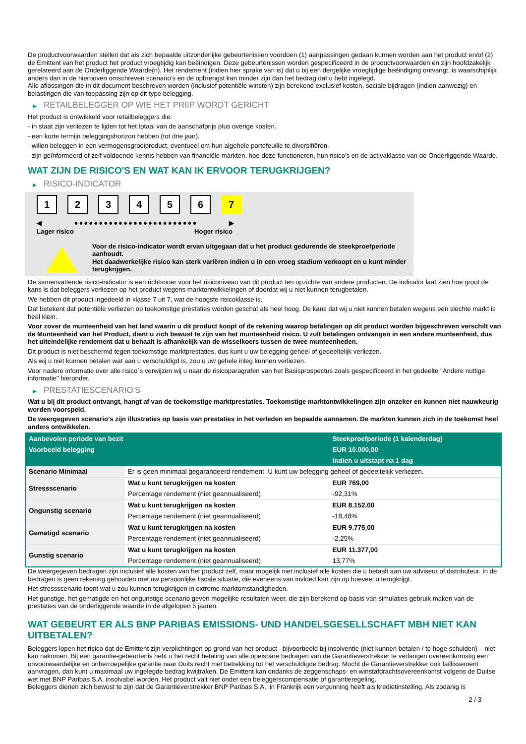De productvoorwaarden stellen dat als zich bepaalde uitzonderlijke gebeurtenissen voordoen (1) aanpassingen gedaan kunnen worden aan het product en/of (2) de Emittent van het product het product vroegtijdig kan beëindigen. Deze gebeurtenissen worden gespecificeerd in de productvoorwaarden en zijn hoofdzakelijk gerelateerd aan de Onderliggende Waarde(n). Het rendement (indien hier sprake van is) dat u bij een dergelijke vroegtijdige beëindiging ontvangt, is waarschijnlijk anders dan in de hierboven omschreven scenario’s en de opbrengst kan minder zijn dan het bedrag dat u hebt ingelegd.
Alle aflossingen die in dit document beschreven worden (inclusief potentiële winsten) zijn berekend exclusief kosten, sociale bijdragen (indien aanwezig) en belastingen die van toepassing zijn op dit type belegging.
▶ RETAILBELEGGER OP WIE HET PRIIP WORDT GERICHT
Het product is ontwikkeld voor retailbeleggers die:
- in staat zijn verliezen te lijden tot het totaal van de aanschafprijs plus overige kosten.
- een korte termijn beleggingshorizon hebben (tot drie jaar).
- willen beleggen in een vermogensgroeiproduct, eventueel om hun algehele portefeuille te diversifiëren.
- zijn geïnformeerd of zelf voldoende kennis hebben van financiële markten, hoe deze functioneren, hun risico's en de activaklasse van de Onderliggende Waarde.
WAT ZIJN DE RISICO'S EN WAT KAN IK ERVOOR TERUGKRIJGEN?
▶ RISICO-INDICATOR
1 2 3 4 5 6 7
◀ ●●●●●●●●●●●●●●●●●●●●●●●●● ▶
Lager risico Hoger risico
Voor de risico-indicator wordt ervan uitgegaan dat u het product gedurende de steekproefperiode aanhoudt.
Het daadwerkelijke risico kan sterk variëren indien u in een vroeg stadium verkoopt en u kunt minder terugkrijgen.
De samenvattende risico-indicator is een richtsnoer voor het risiconiveau van dit product ten opzichte van andere producten. De indicator laat zien hoe groot de kans is dat beleggers verliezen op het product wegens marktontwikkelingen of doordat wij u niet kunnen terugbetalen.
We hebben dit product ingedeeld in klasse 7 uit 7, wat de hoogste risicoklasse is.
Dat betekent dat potentiële verliezen op toekomstige prestaties worden geschat als heel hoog. De kans dat wij u niet kunnen betalen wegens een slechte markt is heel klein.
Voor zover de munteenheid van het land waarin u dit product koopt of de rekening waarop betalingen op dit product worden bijgeschreven verschilt van de Munteenheid van het Product, dient u zich bewust te zijn van het munteenheid risico. U zult betalingen ontvangen in een andere munteenheid, dus het uiteindelijke rendement dat u behaalt is afhankelijk van de wisselkoers tussen de twee munteenheden.
Dit product is niet beschermd tegen toekomstige marktprestaties, dus kunt u uw belegging geheel of gedeeltelijk verliezen.
Als wij u niet kunnen betalen wat aan u verschuldigd is, zou u uw gehele inleg kunnen verliezen.
Voor nadere informatie over alle risico´s verwijzen wij u naar de risicoparagrafen van het Basisprospectus zoals gespecificeerd in het gedeelte "Andere nuttige informatie" hieronder.
▶ PRESTATIESCENARIO'S
Wat u bij dit product ontvangt, hangt af van de toekomstige marktprestaties. Toekomstige marktontwikkelingen zijn onzeker en kunnen niet nauwkeurig worden voorspeld.
De weergegeven scenario’s zijn illustraties op basis van prestaties in het verleden en bepaalde aannamen. De markten kunnen zich in de toekomst heel anders ontwikkelen.
| Aanbevolen periode van bezit | | Steekproefperiode (1 kalenderdag) |
| Voorbeeld belegging | | EUR 10.000,00 |
| | | Indien u uitstapt na 1 dag |
| Scenario Minimaal | Er is geen minimaal gegarandeerd rendement. U kunt uw belegging geheel of gedeeltelijk verliezen. | |
| Stressscenario | Wat u kunt terugkrijgen na kosten | EUR 769,00 |
| | Percentage rendement (niet geannualiseerd) | -92,31% |
| Ongunstig scenario | Wat u kunt terugkrijgen na kosten | EUR 8.152,00 |
| | Percentage rendement (niet geannualiseerd) | -18,48% |
| Gematigd scenario | Wat u kunt terugkrijgen na kosten | EUR 9.775,00 |
| | Percentage rendement (niet geannualiseerd) | -2,25% |
| Gunstig scenario | Wat u kunt terugkrijgen na kosten | EUR 11.377,00 |
| | Percentage rendement (niet geannualiseerd) | 13,77% |
De weergegeven bedragen zijn inclusief alle kosten van het product zelf, maar mogelijk niet inclusief alle kosten die u betaalt aan uw adviseur of distributeur. In de bedragen is geen rekening gehouden met uw persoonlijke fiscale situatie, die eveneens van invloed kan zijn op hoeveel u terugkrijgt.
Het stressscenario toont wat u zou kunnen terugkrijgen in extreme marktomstandigheden.
Het gunstige, het gematigde en het ongunstige scenario geven mogelijke resultaten weer, die zijn berekend op basis van simulaties gebruik maken van de prestaties van de onderliggende waarde in de afgelopen 5 jaaren.
WAT GEBEURT ER ALS BNP PARIBAS EMISSIONS- UND HANDELSGESELLSCHAFT MBH NIET KAN UITBETALEN?
Beleggers lopen het risico dat de Emittent zijn verplichtingen op grond van het product– bijvoorbeeld bij insolventie (niet kunnen betalen / te hoge schulden) – niet kan nakomen. Bij een garantie-gebeurtenis hebt u het recht betaling van alle opeisbare bedragen van de Garantieverstrekker te verlangen overeenkomstig een onvoorwaardelijke en onherroepelijke garantie naar Duits recht met betrekking tot het verschuldigde bedrag. Mocht de Garantieverstrekker ook faillissement aanvragen, dan kunt u maximaal uw ingelegde bedrag kwijtraken. De Emittent kan ondanks de zeggenschaps- en winstafdrachtsovereenkomst volgens de Duitse wet met BNP Paribas S.A. insolvabel worden. Het product valt niet onder een beleggerscompensatie of garantieregeling.
Beleggers dienen zich bewust te zijn dat de Garantieverstrekker BNP Paribas S.A., in Frankrijk een vergunning heeft als kredietinstelling. Als zodanig is
2 / 3